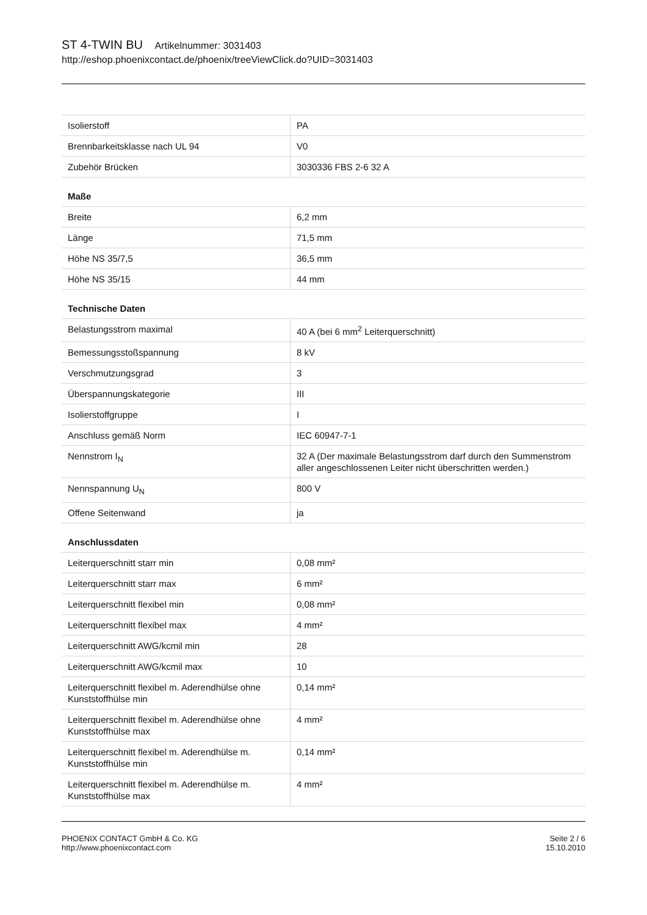ST 4-TWIN BU Artikelnummer: 3031403
http://eshop.phoenixcontact.de/phoenix/treeViewClick.do?UID=3031403
| Isolierstoff | PA |
| Brennbarkeitsklasse nach UL 94 | V0 |
| Zubehör Brücken | 3030336 FBS 2-6 32 A |
Maße
| Breite | 6,2 mm |
| Länge | 71,5 mm |
| Höhe NS 35/7,5 | 36,5 mm |
| Höhe NS 35/15 | 44 mm |
Technische Daten
| Belastungsstrom maximal | 40 A (bei 6 mm<sup>2</sup> Leiterquerschnitt) |
| Bemessungsstoßspannung | 8 kV |
| Verschmutzungsgrad | 3 |
| Überspannungskategorie | III |
| Isolierstoffgruppe | I |
| Anschluss gemäß Norm | IEC 60947-7-1 |
| Nennstrom I<sub>N</sub> | 32 A (Der maximale Belastungsstrom darf durch den Summenstrom aller angeschlossenen Leiter nicht überschritten werden.) |
| Nennspannung U<sub>N</sub> | 800 V |
| Offene Seitenwand | ja |
Anschlussdaten
| Leiterquerschnitt starr min | 0,08 mm² |
| Leiterquerschnitt starr max | 6 mm² |
| Leiterquerschnitt flexibel min | 0,08 mm² |
| Leiterquerschnitt flexibel max | 4 mm² |
| Leiterquerschnitt AWG/kcmil min | 28 |
| Leiterquerschnitt AWG/kcmil max | 10 |
| Leiterquerschnitt flexibel m. Aderendhülse ohne Kunststoffhülse min | 0,14 mm² |
| Leiterquerschnitt flexibel m. Aderendhülse ohne Kunststoffhülse max | 4 mm² |
| Leiterquerschnitt flexibel m. Aderendhülse m. Kunststoffhülse min | 0,14 mm² |
| Leiterquerschnitt flexibel m. Aderendhülse m. Kunststoffhülse max | 4 mm² |
PHOENIX CONTACT GmbH & Co. KG
http://www.phoenixcontact.com
Seite 2 / 6
15.10.2010